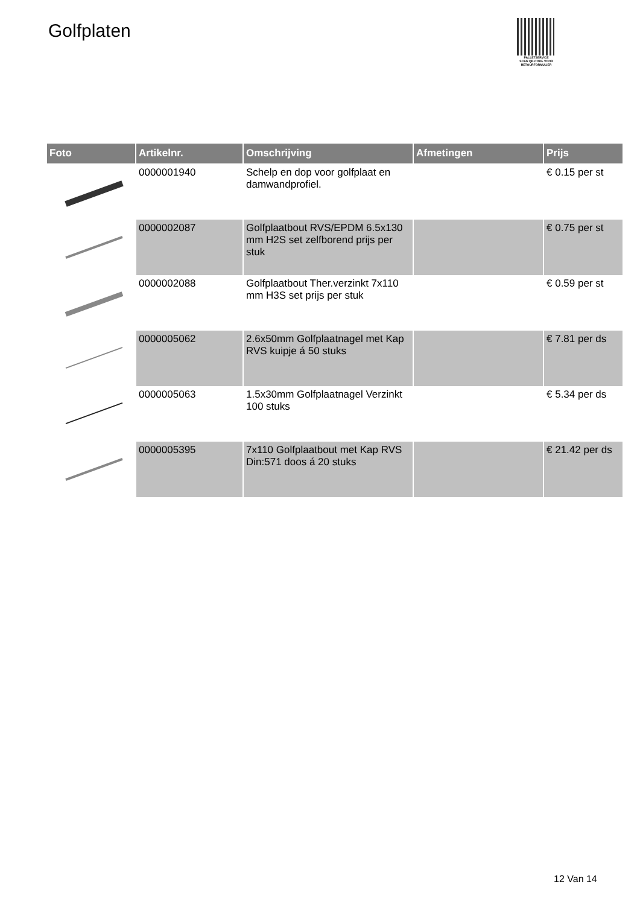Golfplaten
PALLETSERVICE
SCAN QR-CODE VOOR RETOURFORMULIER
| Foto | Artikelnr. | Omschrijving | Afmetingen | Prijs |
| --- | --- | --- | --- | --- |
| | 0000001940 | Schelp en dop voor golfplaat en damwandprofiel. | | € 0.15 per st |
| | 0000002087 | Golfplaatbout RVS/EPDM 6.5x130 mm H2S set zelfborend prijs per stuk | | € 0.75 per st |
| | 0000002088 | Golfplaatbout Ther.verzinkt 7x110 mm H3S set prijs per stuk | | € 0.59 per st |
| | 0000005062 | 2.6x50mm Golfplaatnagel met Kap RVS kuipje á 50 stuks | | € 7.81 per ds |
| | 0000005063 | 1.5x30mm Golfplaatnagel Verzinkt 100 stuks | | € 5.34 per ds |
| | 0000005395 | 7x110 Golfplaatbout met Kap RVS Din:571 doos á 20 stuks | | € 21.42 per ds |
12 Van 14